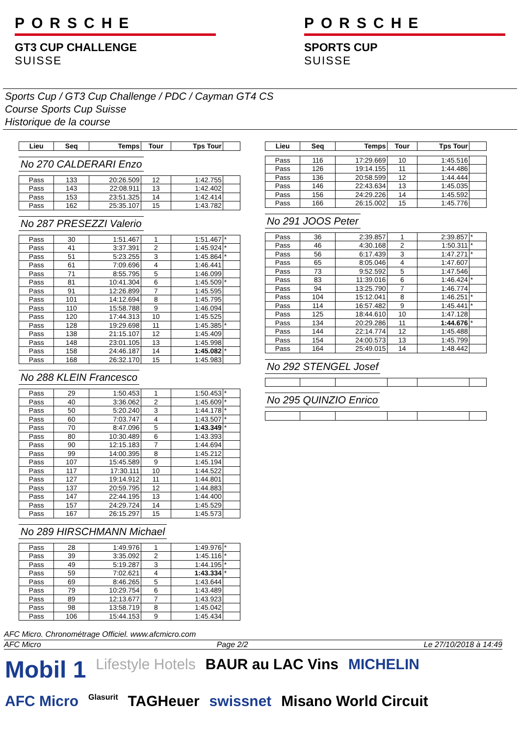PORSCHE
GT3 CUP CHALLENGE
SUISSE
PORSCHE
SPORTS CUP
SUISSE
Sports Cup / GT3 Cup Challenge / PDC / Cayman GT4 CS
Course Sports Cup Suisse
Historique de la course
| Lieu | Seq | Temps | Tour | Tps Tour | |
| --- | --- | --- | --- | --- | --- |
No 270 CALDERARI Enzo
| Pass | 133 | 20:26.509 | 12 | 1:42.755 | |
| Pass | 143 | 22:08.911 | 13 | 1:42.402 | |
| Pass | 153 | 23:51.325 | 14 | 1:42.414 | |
| Pass | 162 | 25:35.107 | 15 | 1:43.782 | |
No 287 PRESEZZI Valerio
| Pass | 30 | 1:51.467 | 1 | 1:51.467 | * |
| Pass | 41 | 3:37.391 | 2 | 1:45.924 | * |
| Pass | 51 | 5:23.255 | 3 | 1:45.864 | * |
| Pass | 61 | 7:09.696 | 4 | 1:46.441 | |
| Pass | 71 | 8:55.795 | 5 | 1:46.099 | |
| Pass | 81 | 10:41.304 | 6 | 1:45.509 | * |
| Pass | 91 | 12:26.899 | 7 | 1:45.595 | |
| Pass | 101 | 14:12.694 | 8 | 1:45.795 | |
| Pass | 110 | 15:58.788 | 9 | 1:46.094 | |
| Pass | 120 | 17:44.313 | 10 | 1:45.525 | |
| Pass | 128 | 19:29.698 | 11 | 1:45.385 | * |
| Pass | 138 | 21:15.107 | 12 | 1:45.409 | |
| Pass | 148 | 23:01.105 | 13 | 1:45.998 | |
| Pass | 158 | 24:46.187 | 14 | 1:45.082 | * |
| Pass | 168 | 26:32.170 | 15 | 1:45.983 | |
No 288 KLEIN Francesco
| Pass | 29 | 1:50.453 | 1 | 1:50.453 | * |
| Pass | 40 | 3:36.062 | 2 | 1:45.609 | * |
| Pass | 50 | 5:20.240 | 3 | 1:44.178 | * |
| Pass | 60 | 7:03.747 | 4 | 1:43.507 | * |
| Pass | 70 | 8:47.096 | 5 | 1:43.349 | * |
| Pass | 80 | 10:30.489 | 6 | 1:43.393 | |
| Pass | 90 | 12:15.183 | 7 | 1:44.694 | |
| Pass | 99 | 14:00.395 | 8 | 1:45.212 | |
| Pass | 107 | 15:45.589 | 9 | 1:45.194 | |
| Pass | 117 | 17:30.111 | 10 | 1:44.522 | |
| Pass | 127 | 19:14.912 | 11 | 1:44.801 | |
| Pass | 137 | 20:59.795 | 12 | 1:44.883 | |
| Pass | 147 | 22:44.195 | 13 | 1:44.400 | |
| Pass | 157 | 24:29.724 | 14 | 1:45.529 | |
| Pass | 167 | 26:15.297 | 15 | 1:45.573 | |
No 289 HIRSCHMANN Michael
| Pass | 28 | 1:49.976 | 1 | 1:49.976 | * |
| Pass | 39 | 3:35.092 | 2 | 1:45.116 | * |
| Pass | 49 | 5:19.287 | 3 | 1:44.195 | * |
| Pass | 59 | 7:02.621 | 4 | 1:43.334 | * |
| Pass | 69 | 8:46.265 | 5 | 1:43.644 | |
| Pass | 79 | 10:29.754 | 6 | 1:43.489 | |
| Pass | 89 | 12:13.677 | 7 | 1:43.923 | |
| Pass | 98 | 13:58.719 | 8 | 1:45.042 | |
| Pass | 106 | 15:44.153 | 9 | 1:45.434 | |
| Lieu | Seq | Temps | Tour | Tps Tour | |
| --- | --- | --- | --- | --- | --- |
| Pass | 116 | 17:29.669 | 10 | 1:45.516 | |
| Pass | 126 | 19:14.155 | 11 | 1:44.486 | |
| Pass | 136 | 20:58.599 | 12 | 1:44.444 | |
| Pass | 146 | 22:43.634 | 13 | 1:45.035 | |
| Pass | 156 | 24:29.226 | 14 | 1:45.592 | |
| Pass | 166 | 26:15.002 | 15 | 1:45.776 | |
No 291 JOOS Peter
| Pass | 36 | 2:39.857 | 1 | 2:39.857 | * |
| Pass | 46 | 4:30.168 | 2 | 1:50.311 | * |
| Pass | 56 | 6:17.439 | 3 | 1:47.271 | * |
| Pass | 65 | 8:05.046 | 4 | 1:47.607 | |
| Pass | 73 | 9:52.592 | 5 | 1:47.546 | |
| Pass | 83 | 11:39.016 | 6 | 1:46.424 | * |
| Pass | 94 | 13:25.790 | 7 | 1:46.774 | |
| Pass | 104 | 15:12.041 | 8 | 1:46.251 | * |
| Pass | 114 | 16:57.482 | 9 | 1:45.441 | * |
| Pass | 125 | 18:44.610 | 10 | 1:47.128 | |
| Pass | 134 | 20:29.286 | 11 | 1:44.676 | * |
| Pass | 144 | 22:14.774 | 12 | 1:45.488 | |
| Pass | 154 | 24:00.573 | 13 | 1:45.799 | |
| Pass | 164 | 25:49.015 | 14 | 1:48.442 | |
No 292 STENGEL Josef No 295 QUINZIO Enrico
AFC Micro. Chronométrage Officiel. www.afcmicro.com
AFC Micro Page 2/2 Le 27/10/2018 à 14:49
Mobil 1 Lifestyle Hotels BAUR au LAC Vins MICHELIN AFC Micro Glasurit TAGHeuer swissnet Misano World Circuit